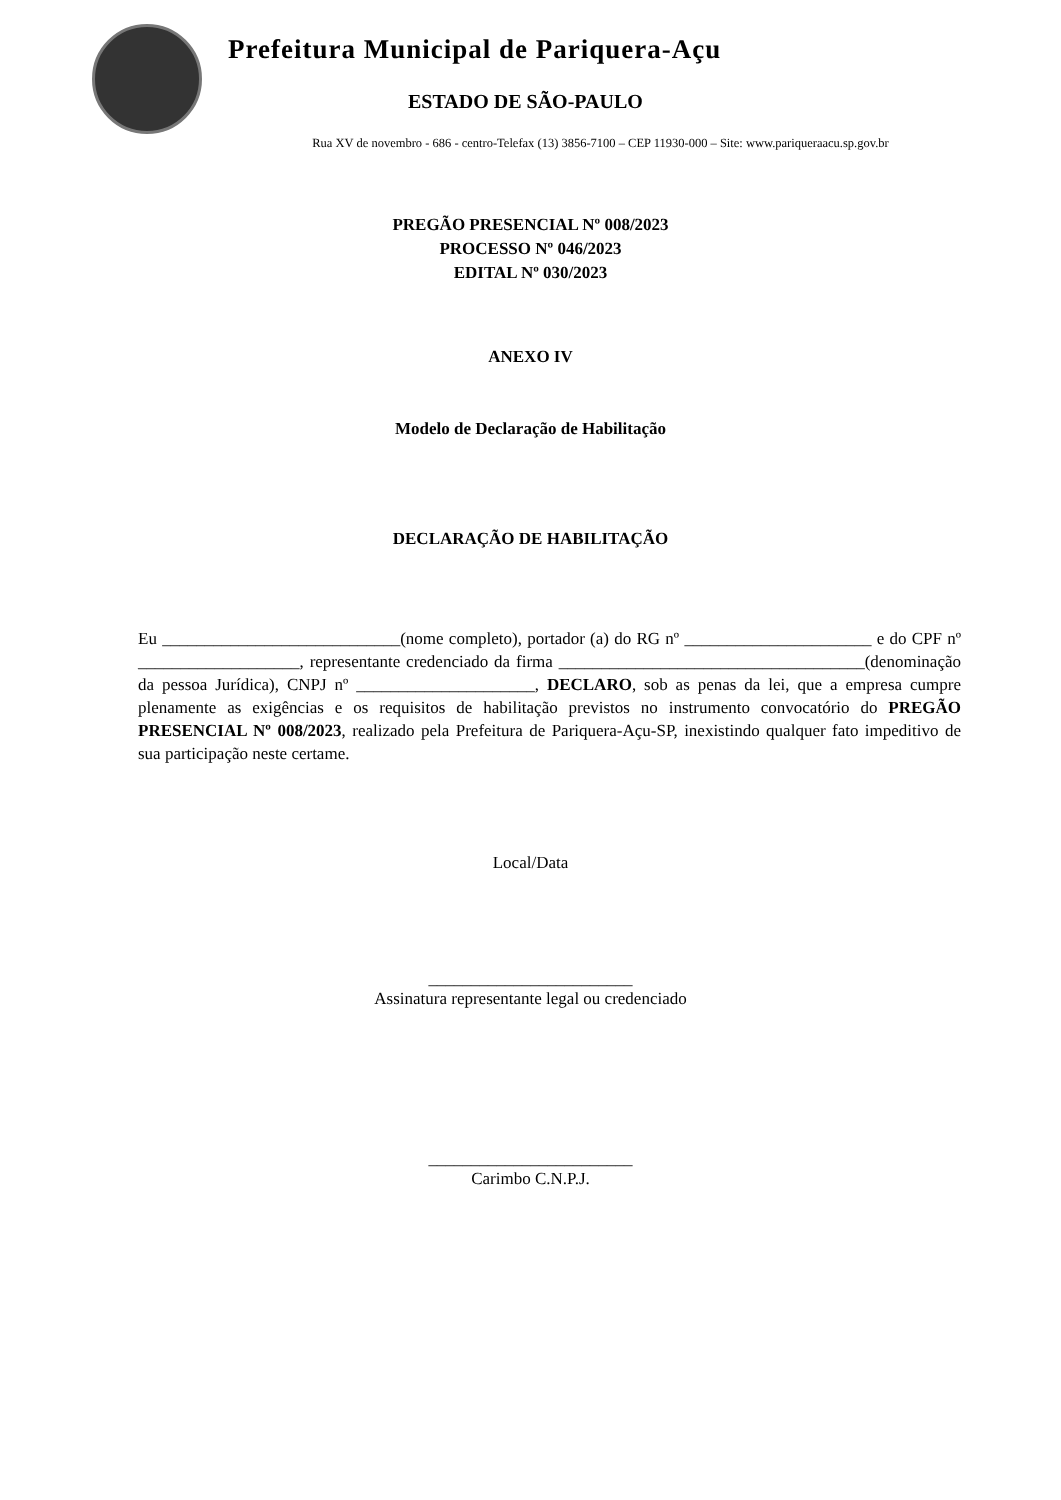Prefeitura Municipal de Pariquera-Açu
ESTADO DE SÃO-PAULO
Rua XV de novembro - 686 - centro-Telefax (13) 3856-7100 – CEP 11930-000 – Site: www.pariqueraacu.sp.gov.br
PREGÃO PRESENCIAL Nº 008/2023
PROCESSO Nº 046/2023
EDITAL Nº 030/2023
ANEXO IV
Modelo de Declaração de Habilitação
DECLARAÇÃO DE HABILITAÇÃO
Eu ____________________________(nome completo), portador (a) do RG nº ______________________ e do CPF nº ___________________, representante credenciado da firma ____________________________________(denominação da pessoa Jurídica), CNPJ nº _____________________, DECLARO, sob as penas da lei, que a empresa cumpre plenamente as exigências e os requisitos de habilitação previstos no instrumento convocatório do PREGÃO PRESENCIAL Nº 008/2023, realizado pela Prefeitura de Pariquera-Açu-SP, inexistindo qualquer fato impeditivo de sua participação neste certame.
Local/Data
________________________
Assinatura representante legal ou credenciado
________________________
Carimbo C.N.P.J.